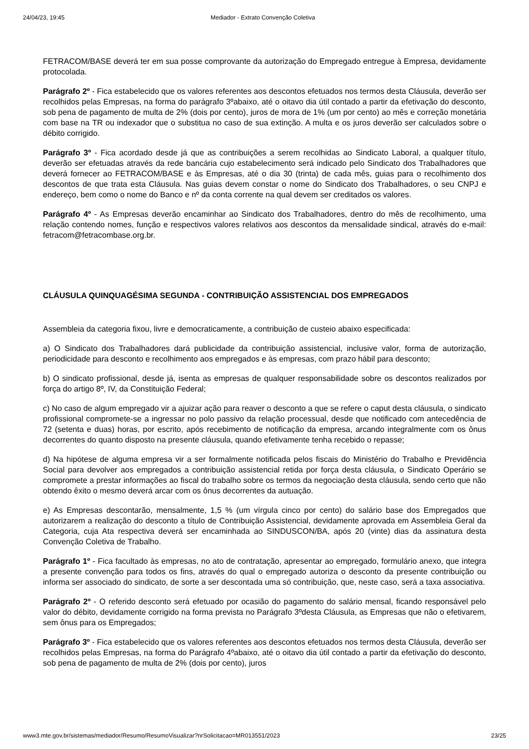24/04/23, 19:45 Mediador - Extrato Convenção Coletiva
FETRACOM/BASE deverá ter em sua posse comprovante da autorização do Empregado entregue à Empresa, devidamente protocolada.
Parágrafo 2º - Fica estabelecido que os valores referentes aos descontos efetuados nos termos desta Cláusula, deverão ser recolhidos pelas Empresas, na forma do parágrafo 3ºabaixo, até o oitavo dia útil contado a partir da efetivação do desconto, sob pena de pagamento de multa de 2% (dois por cento), juros de mora de 1% (um por cento) ao mês e correção monetária com base na TR ou indexador que o substitua no caso de sua extinção. A multa e os juros deverão ser calculados sobre o débito corrigido.
Parágrafo 3º - Fica acordado desde já que as contribuições a serem recolhidas ao Sindicato Laboral, a qualquer título, deverão ser efetuadas através da rede bancária cujo estabelecimento será indicado pelo Sindicato dos Trabalhadores que deverá fornecer ao FETRACOM/BASE e às Empresas, até o dia 30 (trinta) de cada mês, guias para o recolhimento dos descontos de que trata esta Cláusula. Nas guias devem constar o nome do Sindicato dos Trabalhadores, o seu CNPJ e endereço, bem como o nome do Banco e nº da conta corrente na qual devem ser creditados os valores.
Parágrafo 4º - As Empresas deverão encaminhar ao Sindicato dos Trabalhadores, dentro do mês de recolhimento, uma relação contendo nomes, função e respectivos valores relativos aos descontos da mensalidade sindical, através do e-mail: fetracom@fetracombase.org.br.
CLÁUSULA QUINQUAGÉSIMA SEGUNDA - CONTRIBUIÇÃO ASSISTENCIAL DOS EMPREGADOS
Assembleia da categoria fixou, livre e democraticamente, a contribuição de custeio abaixo especificada:
a) O Sindicato dos Trabalhadores dará publicidade da contribuição assistencial, inclusive valor, forma de autorização, periodicidade para desconto e recolhimento aos empregados e às empresas, com prazo hábil para desconto;
b) O sindicato profissional, desde já, isenta as empresas de qualquer responsabilidade sobre os descontos realizados por força do artigo 8º, IV, da Constituição Federal;
c) No caso de algum empregado vir a ajuizar ação para reaver o desconto a que se refere o caput desta cláusula, o sindicato profissional compromete-se a ingressar no polo passivo da relação processual, desde que notificado com antecedência de 72 (setenta e duas) horas, por escrito, após recebimento de notificação da empresa, arcando integralmente com os ônus decorrentes do quanto disposto na presente cláusula, quando efetivamente tenha recebido o repasse;
d) Na hipótese de alguma empresa vir a ser formalmente notificada pelos fiscais do Ministério do Trabalho e Previdência Social para devolver aos empregados a contribuição assistencial retida por força desta cláusula, o Sindicato Operário se compromete a prestar informações ao fiscal do trabalho sobre os termos da negociação desta cláusula, sendo certo que não obtendo êxito o mesmo deverá arcar com os ônus decorrentes da autuação.
e) As Empresas descontarão, mensalmente, 1,5 % (um vírgula cinco por cento) do salário base dos Empregados que autorizarem a realização do desconto a título de Contribuição Assistencial, devidamente aprovada em Assembleia Geral da Categoria, cuja Ata respectiva deverá ser encaminhada ao SINDUSCON/BA, após 20 (vinte) dias da assinatura desta Convenção Coletiva de Trabalho.
Parágrafo 1º - Fica facultado às empresas, no ato de contratação, apresentar ao empregado, formulário anexo, que integra a presente convenção para todos os fins, através do qual o empregado autoriza o desconto da presente contribuição ou informa ser associado do sindicato, de sorte a ser descontada uma só contribuição, que, neste caso, será a taxa associativa.
Parágrafo 2º - O referido desconto será efetuado por ocasião do pagamento do salário mensal, ficando responsável pelo valor do débito, devidamente corrigido na forma prevista no Parágrafo 3ºdesta Cláusula, as Empresas que não o efetivarem, sem ônus para os Empregados;
Parágrafo 3º - Fica estabelecido que os valores referentes aos descontos efetuados nos termos desta Cláusula, deverão ser recolhidos pelas Empresas, na forma do Parágrafo 4ºabaixo, até o oitavo dia útil contado a partir da efetivação do desconto, sob pena de pagamento de multa de 2% (dois por cento), juros
www3.mte.gov.br/sistemas/mediador/Resumo/ResumoVisualizar?nrSolicitacao=MR013551/2023 23/25